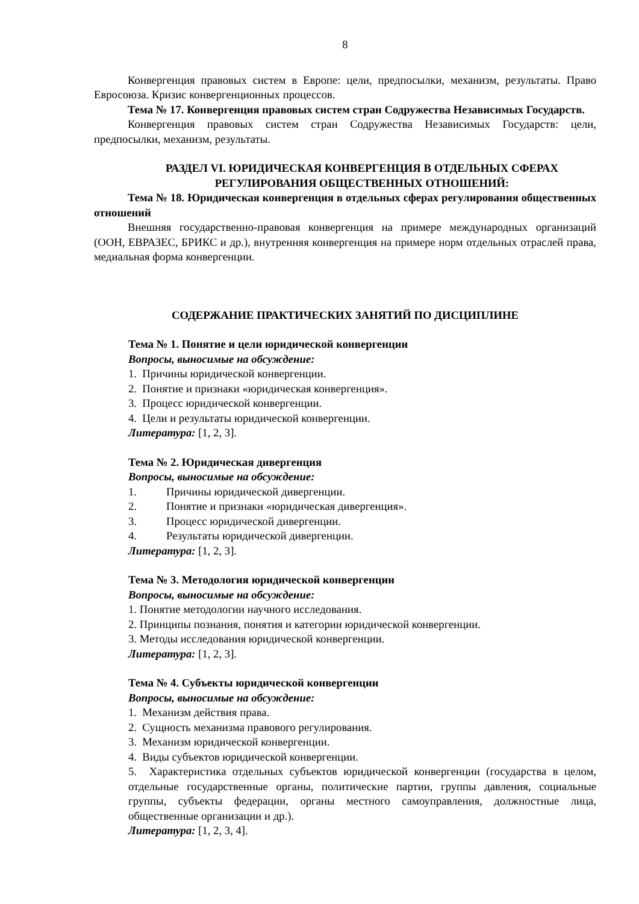8
Конвергенция правовых систем в Европе: цели, предпосылки, механизм, результаты. Право Евросоюза. Кризис конвергенционных процессов.
Тема № 17. Конвергенция правовых систем стран Содружества Независимых Государств.
Конвергенция правовых систем стран Содружества Независимых Государств: цели, предпосылки, механизм, результаты.
РАЗДЕЛ VI. ЮРИДИЧЕСКАЯ КОНВЕРГЕНЦИЯ В ОТДЕЛЬНЫХ СФЕРАХ РЕГУЛИРОВАНИЯ ОБЩЕСТВЕННЫХ ОТНОШЕНИЙ:
Тема № 18. Юридическая конвергенция в отдельных сферах регулирования общественных отношений
Внешняя государственно-правовая конвергенция на примере международных организаций (ООН, ЕВРАЗЕС, БРИКС и др.), внутренняя конвергенция на примере норм отдельных отраслей права, медиальная форма конвергенции.
СОДЕРЖАНИЕ ПРАКТИЧЕСКИХ ЗАНЯТИЙ ПО ДИСЦИПЛИНЕ
Тема № 1. Понятие и цели юридической конвергенции
Вопросы, выносимые на обсуждение:
1. Причины юридической конвергенции.
2. Понятие и признаки «юридическая конвергенция».
3. Процесс юридической конвергенции.
4. Цели и результаты юридической конвергенции.
Литература: [1, 2, 3].
Тема № 2. Юридическая дивергенция
Вопросы, выносимые на обсуждение:
1. Причины юридической дивергенции.
2. Понятие и признаки «юридическая дивергенция».
3. Процесс юридической дивергенции.
4. Результаты юридической дивергенции.
Литература: [1, 2, 3].
Тема № 3. Методология юридической конвергенции
Вопросы, выносимые на обсуждение:
1. Понятие методологии научного исследования.
2. Принципы познания, понятия и категории юридической конвергенции.
3. Методы исследования юридической конвергенции.
Литература: [1, 2, 3].
Тема № 4. Субъекты юридической конвергенции
Вопросы, выносимые на обсуждение:
1. Механизм действия права.
2. Сущность механизма правового регулирования.
3. Механизм юридической конвергенции.
4. Виды субъектов юридической конвергенции.
5. Характеристика отдельных субъектов юридической конвергенции (государства в целом, отдельные государственные органы, политические партии, группы давления, социальные группы, субъекты федерации, органы местного самоуправления, должностные лица, общественные организации и др.).
Литература: [1, 2, 3, 4].